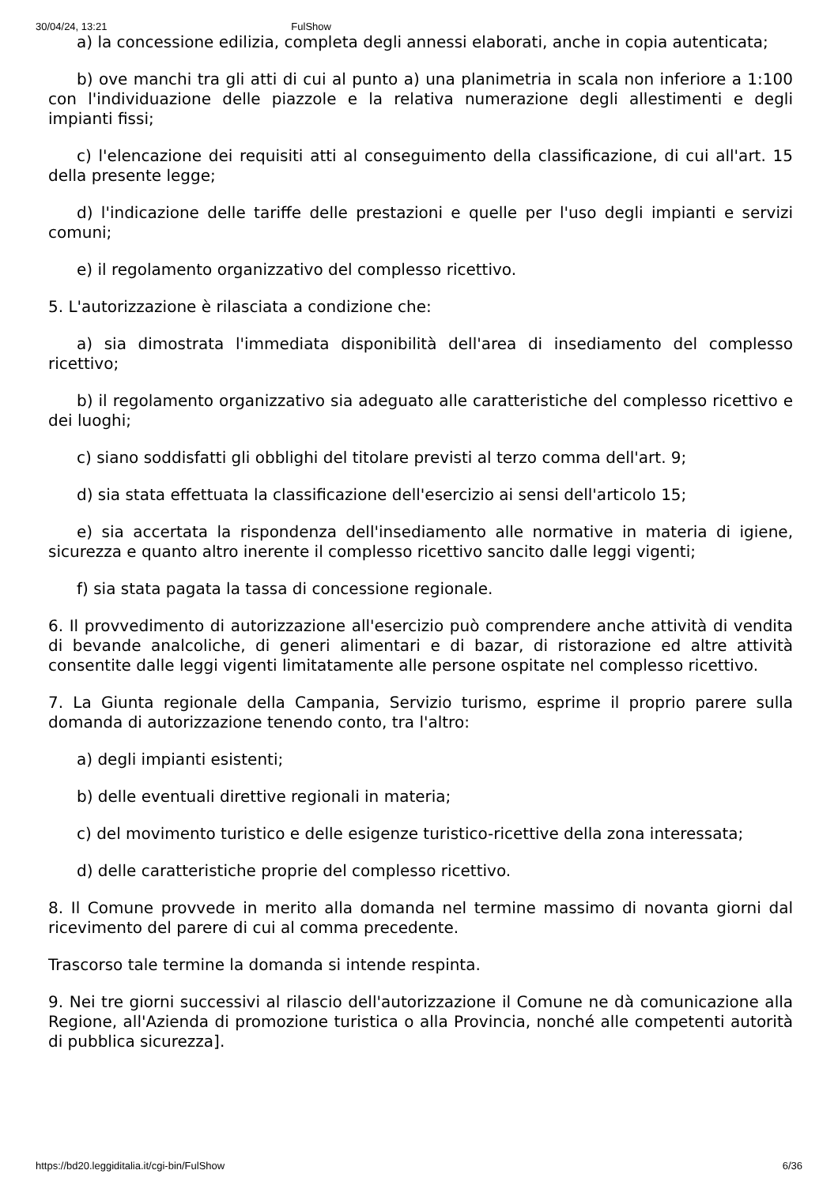30/04/24, 13:21 FulShow
a) la concessione edilizia, completa degli annessi elaborati, anche in copia autenticata;
b) ove manchi tra gli atti di cui al punto a) una planimetria in scala non inferiore a 1:100 con l'individuazione delle piazzole e la relativa numerazione degli allestimenti e degli impianti fissi;
c) l'elencazione dei requisiti atti al conseguimento della classificazione, di cui all'art. 15 della presente legge;
d) l'indicazione delle tariffe delle prestazioni e quelle per l'uso degli impianti e servizi comuni;
e) il regolamento organizzativo del complesso ricettivo.
5. L'autorizzazione è rilasciata a condizione che:
a) sia dimostrata l'immediata disponibilità dell'area di insediamento del complesso ricettivo;
b) il regolamento organizzativo sia adeguato alle caratteristiche del complesso ricettivo e dei luoghi;
c) siano soddisfatti gli obblighi del titolare previsti al terzo comma dell'art. 9;
d) sia stata effettuata la classificazione dell'esercizio ai sensi dell'articolo 15;
e) sia accertata la rispondenza dell'insediamento alle normative in materia di igiene, sicurezza e quanto altro inerente il complesso ricettivo sancito dalle leggi vigenti;
f) sia stata pagata la tassa di concessione regionale.
6. Il provvedimento di autorizzazione all'esercizio può comprendere anche attività di vendita di bevande analcoliche, di generi alimentari e di bazar, di ristorazione ed altre attività consentite dalle leggi vigenti limitatamente alle persone ospitate nel complesso ricettivo.
7. La Giunta regionale della Campania, Servizio turismo, esprime il proprio parere sulla domanda di autorizzazione tenendo conto, tra l'altro:
a) degli impianti esistenti;
b) delle eventuali direttive regionali in materia;
c) del movimento turistico e delle esigenze turistico-ricettive della zona interessata;
d) delle caratteristiche proprie del complesso ricettivo.
8. Il Comune provvede in merito alla domanda nel termine massimo di novanta giorni dal ricevimento del parere di cui al comma precedente.
Trascorso tale termine la domanda si intende respinta.
9. Nei tre giorni successivi al rilascio dell'autorizzazione il Comune ne dà comunicazione alla Regione, all'Azienda di promozione turistica o alla Provincia, nonché alle competenti autorità di pubblica sicurezza].
https://bd20.leggiditalia.it/cgi-bin/FulShow 6/36